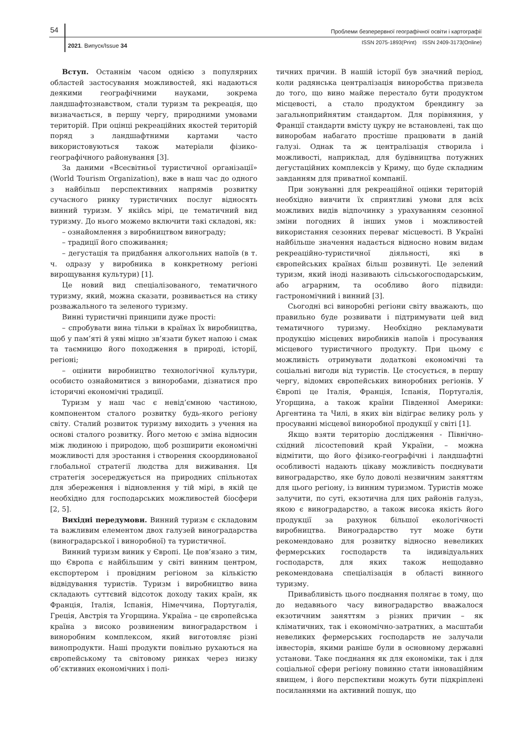54
Проблеми безперервної географічної освіти і картографії
2021. Випуск/Issue 34
ISSN 2075-1893(Print) ISSN 2409-3173(Online)
Вступ. Останнім часом однією з популярних областей застосування можливостей, які надаються деякими географічними науками, зокрема ландшафтознавством, стали туризм та рекреація, що визначається, в першу чергу, природними умовами територій. При оцінці рекреаційних якостей територій поряд з ландшафтними картами часто використовуються також матеріали фізико-географічного районування [3].
За даними «Всесвітньої туристичної організації» (World Tourism Organization), вже в наш час до одного з найбільш перспективних напрямів розвитку сучасного ринку туристичних послуг відносять винний туризм. У якійсь мірі, це тематичний вид туризму. До нього можемо включити такі складові, як:
– ознайомлення з виробництвом винограду;
– традиції його споживання;
– дегустація та придбання алкогольних напоїв (в т. ч. одразу у виробника в конкретному регіоні вирощування культури) [1].
Це новий вид спеціалізованого, тематичного туризму, який, можна сказати, розвивається на стику розважального та зеленого туризму.
Винні туристичні принципи дуже прості:
– спробувати вина тільки в країнах їх виробництва, щоб у пам’яті й уяві міцно зв’язати букет напою і смак та таємницю його походження в природі, історії, регіоні;
– оцінити виробництво технологічної культури, особисто ознайомитися з виноробами, дізнатися про історичні економічні традиції.
Туризм у наш час є невід’ємною частиною, компонентом сталого розвитку будь-якого регіону світу. Сталий розвиток туризму виходить з учення на основі сталого розвитку. Його метою є зміна відносин між людиною і природою, щоб розширити економічні можливості для зростання і створення скоординованої глобальної стратегії людства для виживання. Ця стратегія зосереджується на природних спільнотах для збереження і відновлення у тій мірі, в якій це необхідно для господарських можливостей біосфери [2, 5].
Вихідні передумови. Винний туризм є складовим та важливим елементом двох галузей виноградарства (виноградарської і виноробної) та туристичної.
Винний туризм виник у Європі. Це пов’язано з тим, що Європа є найбільшим у світі винним центром, експортером і провідним регіоном за кількістю відвідування туристів. Туризм і виробництво вина складають суттєвий відсоток доходу таких країн, як Франція, Італія, Іспанія, Німеччина, Португалія, Греція, Австрія та Угорщина. Україна – це європейська країна з високо розвиненим виноградарством і виноробним комплексом, який виготовляє різні винопродукти. Наші продукти повільно рухаються на європейському та світовому ринках через низку об’єктивних економічних і полі-
тичних причин. В нашій історії був значний період, коли радянська централізація виноробства призвела до того, що вино майже перестало бути продуктом місцевості, а стало продуктом брендингу за загальноприйнятим стандартом. Для порівняння, у Франції стандарти вмісту цукру не встановлені, так що виноробам набагато простіше працювати в даній галузі. Однак та ж централізація створила і можливості, наприклад, для будівництва потужних дегустаційних комплексів у Криму, що буде складним завданням для приватної компанії.
При зонуванні для рекреаційної оцінки територій необхідно вивчити їх сприятливі умови для всіх можливих видів відпочинку з урахуванням сезонної зміни погодних й інших умов і можливостей використання сезонних переваг місцевості. В Україні найбільше значення надається відносно новим видам рекреаційно-туристичної діяльності, які в європейських країнах більш розвинуті. Це зелений туризм, який іноді називають сільськогосподарським, або аграрним, та особливо його підвиди: гастрономічний і винний [3].
Сьогодні всі виноробні регіони світу вважають, що правильно буде розвивати і підтримувати цей вид тематичного туризму. Необхідно рекламувати продукцію місцевих виробників напоїв і просування місцевого туристичного продукту. При цьому є можливість отримувати додаткові економічні та соціальні вигоди від туристів. Це стосується, в першу чергу, відомих європейських виноробних регіонів. У Європі це Італія, Франція, Іспанія, Португалія, Угорщина, а також країни Південної Америки: Аргентина та Чилі, в яких він відіграє велику роль у просуванні місцевої виноробної продукції у світі [1].
Якщо взяти територію дослідження - Північно-східний лісостеповий край України, – можна відмітити, що його фізико-географічні і ландшафтні особливості надають цікаву можливість поєднувати виноградарство, яке було доволі незвичним заняттям для цього регіону, із винним туризмом. Туристів може залучити, по суті, екзотична для цих районів галузь, якою є виноградарство, а також висока якість його продукції за рахунок більшої екологічності виробництва. Виноградарство тут може бути рекомендовано для розвитку відносно невеликих фермерських господарств та індивідуальних господарств, для яких також нещодавно рекомендована спеціалізація в області винного туризму.
Привабливість цього поєднання полягає в тому, що до недавнього часу виноградарство вважалося екзотичним заняттям з різних причин – як кліматичних, так і економічно-затратних, а масштаби невеликих фермерських господарств не залучали інвесторів, якими раніше були в основному державні установи. Таке поєднання як для економіки, так і для соціальної сфери регіону повинно стати інноваційним явищем, і його перспективи можуть бути підкріплені посиланнями на активний пошук, що